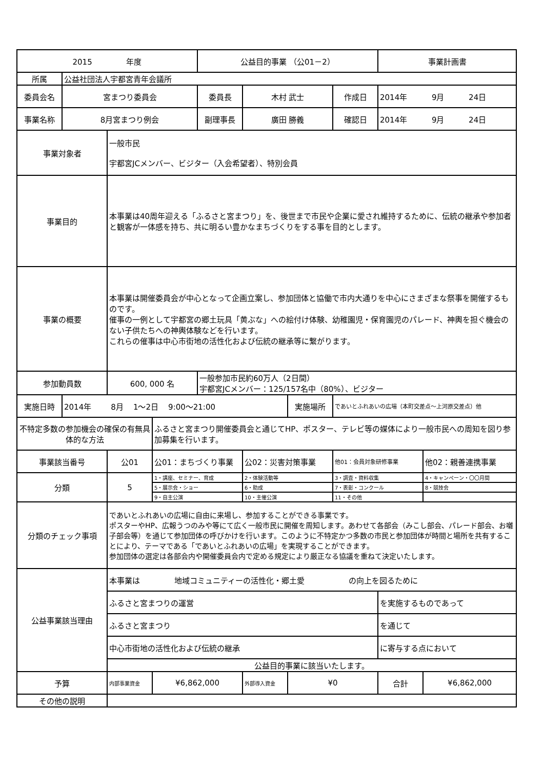| 2015 年度 | | | | 公益目的事業 （公01－2） | | | | 事業計画書 | |
| 所属 | 公益社団法人宇都宮青年会議所 | | | | | | | | |
| 委員会名 | 宮まつり委員会 | | | 委員長 | 木村 武士 | | 作成日 | 2014年 9月 24日 | |
| 事業名称 | 8月宮まつり例会 | | | 副理事長 | 廣田 勝義 | | 確認日 | 2014年 9月 24日 | |
| 事業対象者 | | 一般市民 宇都宮JCメンバー、ビジター（入会希望者）、特別会員 | | | | | | | |
| 事業目的 | | 本事業は40周年迎える「ふるさと宮まつり」を、後世まで市民や企業に愛され維持するために、伝統の継承や参加者と観客が一体感を持ち、共に明るい豊かなまちづくりをする事を目的とします。 | | | | | | | |
| 事業の概要 | | 本事業は開催委員会が中心となって企画立案し、参加団体と協働で市内大通りを中心にさまざまな祭事を開催するものです。 催事の一例として宇都宮の郷土玩具「黄ぶな」への絵付け体験、幼稚園児・保育園児のパレード、神輿を担ぐ機会のない子供たちへの神輿体験などを行います。 これらの催事は中心市街地の活性化および伝統の継承等に繋がります。 | | | | | | | |
| 参加動員数 | | 600, 000 名 | | 一般参加市民約60万人（2日間） 宇都宮JCメンバー：125/157名中（80%）、ビジター | | | | | |
| 実施日時 | 2014年 8月 1～2日 9:00～21:00 | | | | | 実施場所 | であいとふれあいの広場（本町交差点～上河原交差点）他 | | |
| 不特定多数の参加機会の確保の有無具体的な方法 | | | ふるさと宮まつり開催委員会と通じてHP、ポスター、テレビ等の媒体により一般市民への周知を図り参加募集を行います。 | | | | | | |
| 事業該当番号 | | 公01 | 公01：まちづくり事業 | | 公02：災害対策事業 | | 他01：会員対象研修事業 | | 他02：親善連携事業 |
| 分類 | | 5 | 1・講座、セミナー、育成 | | 2・体験活動等 | | 3・調査・資料収集 | | 4・キャンペーン・〇〇月間 |
| | | | 5・展示会・ショー | | 6・助成 | | 7・表彰・コンクール | | 8・競技会 |
| | | | 9・自主公演 | | 10・主催公演 | | 11・その他 | | |
| 分類のチェック事項 | | であいとふれあいの広場に自由に来場し、参加することができる事業です。 ポスターやHP、広報うつのみや等にて広く一般市民に開催を周知します。あわせて各部会（みこし部会、パレード部会、お囃子部会等）を通じて参加団体の呼びかけを行います。このように不特定かつ多数の市民と参加団体が時間と場所を共有することにより、テーマである「であいとふれあいの広場」を実現することができます。 参加団体の選定は各部会内や開催委員会内で定める規定により厳正なる協議を重ねて決定いたします。 | | | | | | | |
| 公益事業該当理由 | | 本事業は 地域コミュニティーの活性化・郷土愛 の向上を図るために | | | | | | | |
| | | ふるさと宮まつりの運営 | | | | | | を実施するものであって | |
| | | ふるさと宮まつり | | | | | | を通じて | |
| | | 中心市街地の活性化および伝統の継承 | | | | | | に寄与する点において | |
| | | 公益目的事業に該当いたします。 | | | | | | | |
| 予算 | | 内部事業資金 | ¥6,862,000 | | 外部導入資金 | ¥0 | | 合計 | ¥6,862,000 |
| その他の説明 | | | | | | | | | |